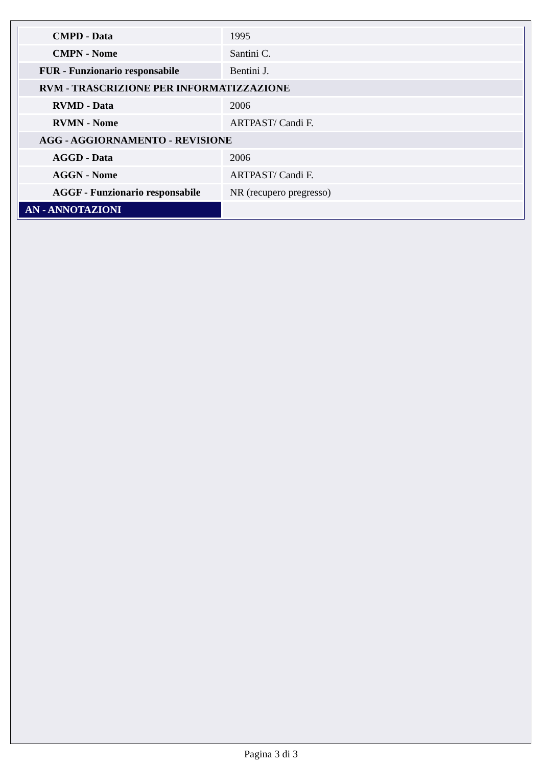| CMPD - Data | 1995 |
| CMPN - Nome | Santini C. |
| FUR - Funzionario responsabile | Bentini J. |
| RVM - TRASCRIZIONE PER INFORMATIZZAZIONE | |
| RVMD - Data | 2006 |
| RVMN - Nome | ARTPAST/ Candi F. |
| AGG - AGGIORNAMENTO - REVISIONE | |
| AGGD - Data | 2006 |
| AGGN - Nome | ARTPAST/ Candi F. |
| AGGF - Funzionario responsabile | NR (recupero pregresso) |
| AN - ANNOTAZIONI | |
Pagina 3 di 3